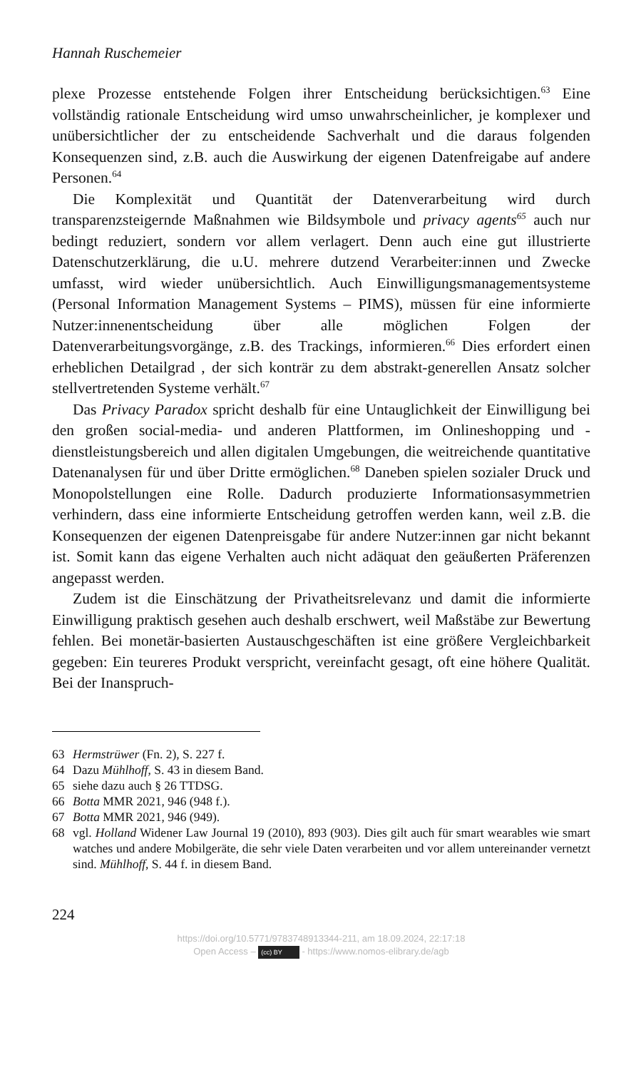Hannah Ruschemeier
plexe Prozesse entstehende Folgen ihrer Entscheidung berücksichtigen.<sup>63</sup> Eine vollständig rationale Entscheidung wird umso unwahrscheinlicher, je komplexer und unübersichtlicher der zu entscheidende Sachverhalt und die daraus folgenden Konsequenzen sind, z.B. auch die Auswirkung der eigenen Datenfreigabe auf andere Personen.<sup>64</sup>
Die Komplexität und Quantität der Datenverarbeitung wird durch transparenzsteigernde Maßnahmen wie Bildsymbole und privacy agents<sup>65</sup> auch nur bedingt reduziert, sondern vor allem verlagert. Denn auch eine gut illustrierte Datenschutzerklärung, die u.U. mehrere dutzend Verarbeiter:innen und Zwecke umfasst, wird wieder unübersichtlich. Auch Einwilligungsmanagementsysteme (Personal Information Management Systems – PIMS), müssen für eine informierte Nutzer:innenentscheidung über alle möglichen Folgen der Datenverarbeitungsvorgänge, z.B. des Trackings, informieren.<sup>66</sup> Dies erfordert einen erheblichen Detailgrad , der sich konträr zu dem abstrakt-generellen Ansatz solcher stellvertretenden Systeme verhält.<sup>67</sup>
Das Privacy Paradox spricht deshalb für eine Untauglichkeit der Einwilligung bei den großen social-media- und anderen Plattformen, im Onlineshopping und -dienstleistungsbereich und allen digitalen Umgebungen, die weitreichende quantitative Datenanalysen für und über Dritte ermöglichen.<sup>68</sup> Daneben spielen sozialer Druck und Monopolstellungen eine Rolle. Dadurch produzierte Informationsasymmetrien verhindern, dass eine informierte Entscheidung getroffen werden kann, weil z.B. die Konsequenzen der eigenen Datenpreisgabe für andere Nutzer:innen gar nicht bekannt ist. Somit kann das eigene Verhalten auch nicht adäquat den geäußerten Präferenzen angepasst werden.
Zudem ist die Einschätzung der Privatheitsrelevanz und damit die informierte Einwilligung praktisch gesehen auch deshalb erschwert, weil Maßstäbe zur Bewertung fehlen. Bei monetär-basierten Austauschgeschäften ist eine größere Vergleichbarkeit gegeben: Ein teureres Produkt verspricht, vereinfacht gesagt, oft eine höhere Qualität. Bei der Inanspruch-
63 Hermstrüwer (Fn. 2), S. 227 f.
64 Dazu Mühlhoff, S. 43 in diesem Band.
65 siehe dazu auch § 26 TTDSG.
66 Botta MMR 2021, 946 (948 f.).
67 Botta MMR 2021, 946 (949).
68 vgl. Holland Widener Law Journal 19 (2010), 893 (903). Dies gilt auch für smart wearables wie smart watches und andere Mobilgeräte, die sehr viele Daten verarbeiten und vor allem untereinander vernetzt sind. Mühlhoff, S. 44 f. in diesem Band.
224
https://doi.org/10.5771/9783748913344-211, am 18.09.2024, 22:17:18
Open Access – (cc) BY - https://www.nomos-elibrary.de/agb